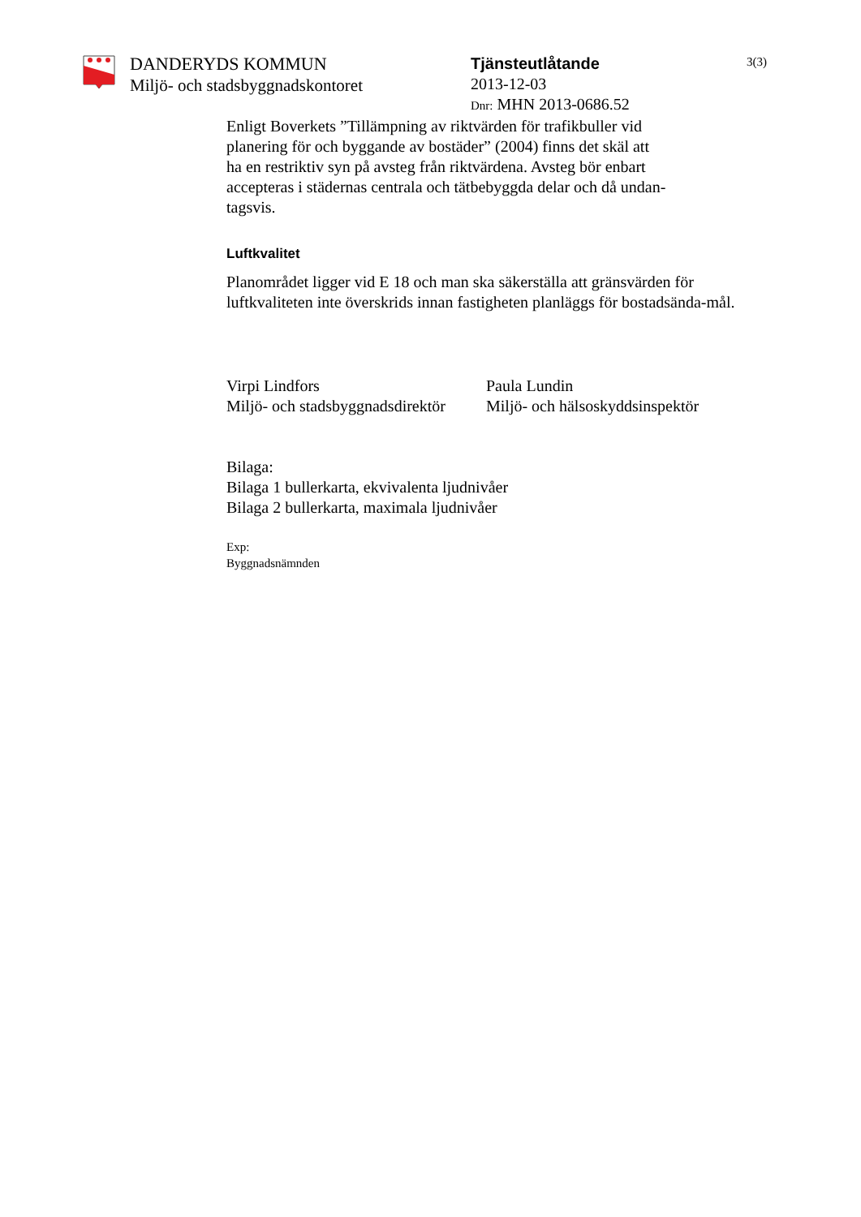DANDERYDS KOMMUN
Miljö- och stadsbyggnadskontoret
Tjänsteutlåtande
2013-12-03
Dnr: MHN 2013-0686.52
3(3)
Enligt Boverkets ”Tillämpning av riktvärden för trafikbuller vid
planering för och byggande av bostäder” (2004) finns det skäl att
ha en restriktiv syn på avsteg från riktvärdena. Avsteg bör enbart
accepteras i städernas centrala och tätbebyggda delar och då undan-
tagsvis.
Luftkvalitet
Planområdet ligger vid E 18 och man ska säkerställa att gränsvärden för luftkvaliteten inte överskrids innan fastigheten planläggs för bostadsända-mål.
Virpi Lindfors
Miljö- och stadsbyggnadsdirektör
Paula Lundin
Miljö- och hälsoskyddsinspektör
Bilaga:
Bilaga 1 bullerkarta, ekvivalenta ljudnivåer
Bilaga 2 bullerkarta, maximala ljudnivåer
Exp:
Byggnadsnämnden